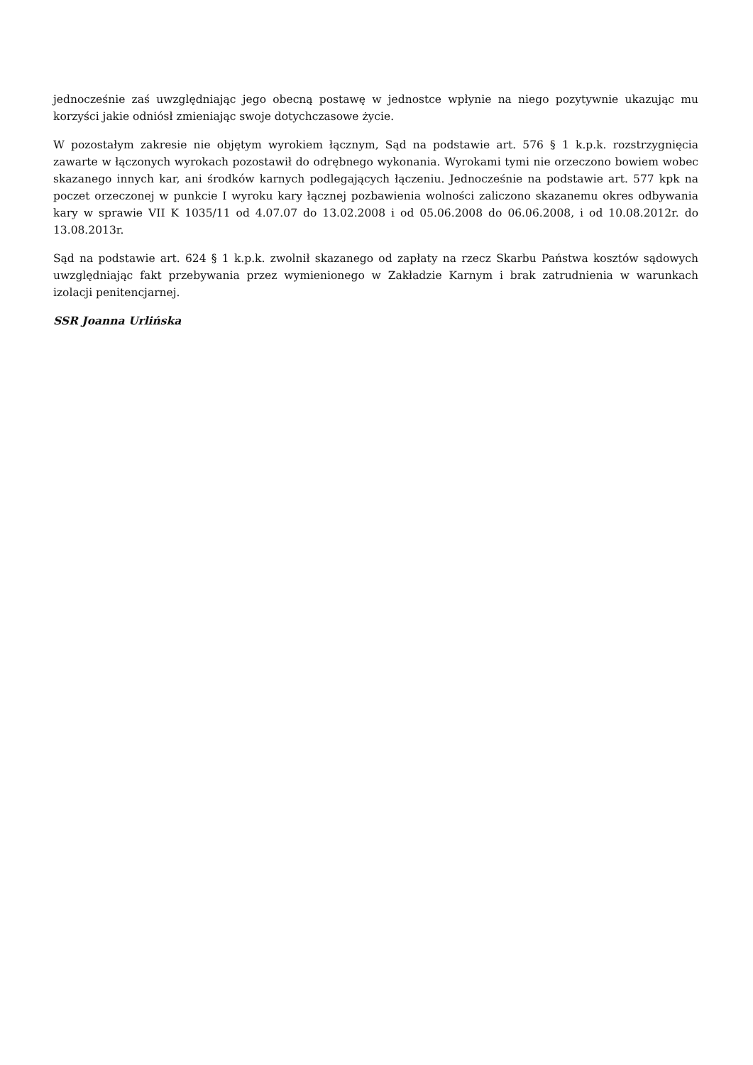jednocześnie zaś uwzględniając jego obecną postawę w jednostce wpłynie na niego pozytywnie ukazując mu korzyści jakie odniósł zmieniając swoje dotychczasowe życie.
W pozostałym zakresie nie objętym wyrokiem łącznym, Sąd na podstawie art. 576 § 1 k.p.k. rozstrzygnięcia zawarte w łączonych wyrokach pozostawił do odrębnego wykonania. Wyrokami tymi nie orzeczono bowiem wobec skazanego innych kar, ani środków karnych podlegających łączeniu. Jednocześnie na podstawie art. 577 kpk na poczet orzeczonej w punkcie I wyroku kary łącznej pozbawienia wolności zaliczono skazanemu okres odbywania kary w sprawie VII K 1035/11 od 4.07.07 do 13.02.2008 i od 05.06.2008 do 06.06.2008, i od 10.08.2012r. do 13.08.2013r.
Sąd na podstawie art. 624 § 1 k.p.k. zwolnił skazanego od zapłaty na rzecz Skarbu Państwa kosztów sądowych uwzględniając fakt przebywania przez wymienionego w Zakładzie Karnym i brak zatrudnienia w warunkach izolacji penitencjarnej.
SSR Joanna Urlińska